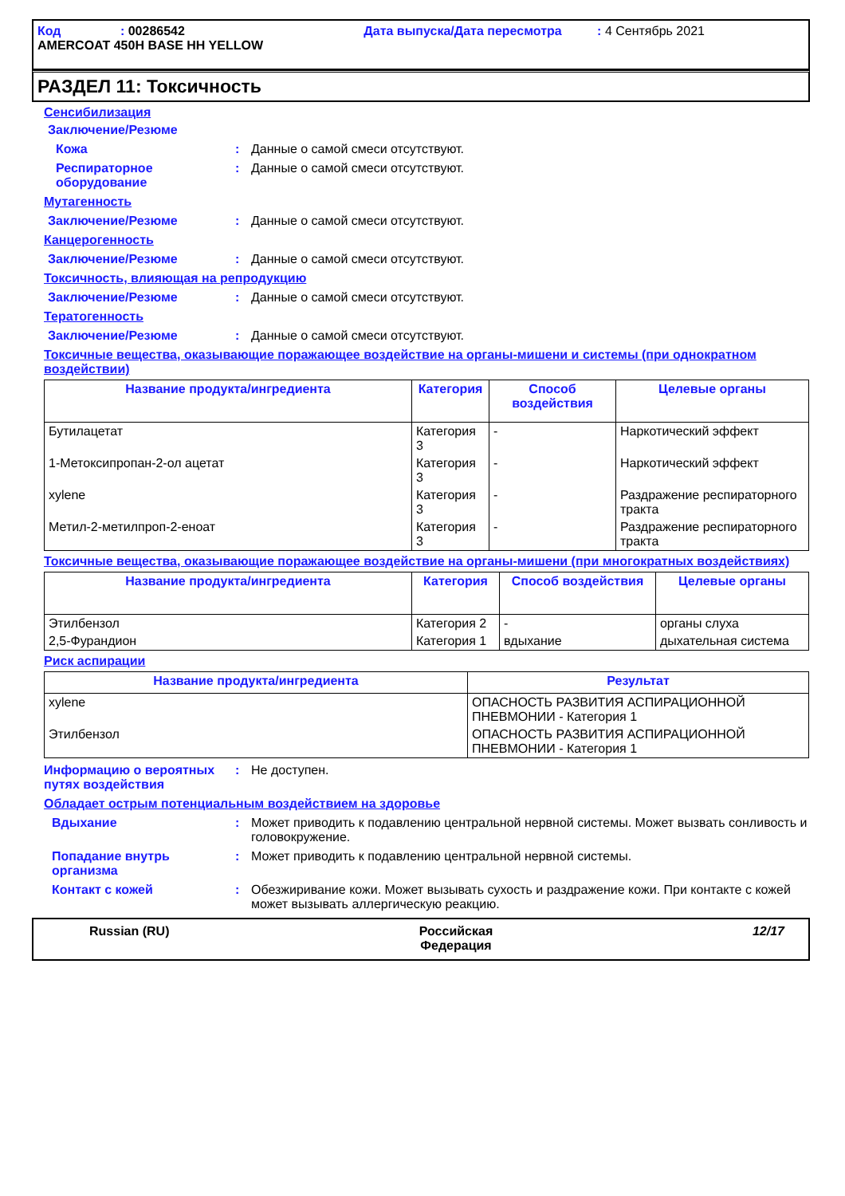Код : 00286542 Дата выпуска/Дата пересмотра : 4 Сентябрь 2021
AMERCOAT 450H BASE HH YELLOW
РАЗДЕЛ 11: Токсичность
Сенсибилизация
Заключение/Резюме
Кожа : Данные о самой смеси отсутствуют.
Респираторное оборудование
: Данные о самой смеси отсутствуют.
Мутагенность
Заключение/Резюме : Данные о самой смеси отсутствуют.
Канцерогенность
Заключение/Резюме : Данные о самой смеси отсутствуют.
Токсичность, влияющая на репродукцию
Заключение/Резюме : Данные о самой смеси отсутствуют.
Тератогенность
Заключение/Резюме : Данные о самой смеси отсутствуют.
Токсичные вещества, оказывающие поражающее воздействие на органы-мишени и системы (при однократном воздействии)
| Название продукта/ингредиента | Категория | Способ воздействия | Целевые органы |
| --- | --- | --- | --- |
| Бутилацетат | Категория 3 | - | Наркотический эффект |
| 1-Метоксипропан-2-ол ацетат | Категория 3 | - | Наркотический эффект |
| xylene | Категория 3 | - | Раздражение респираторного тракта |
| Метил-2-метилпроп-2-еноат | Категория 3 | - | Раздражение респираторного тракта |
Токсичные вещества, оказывающие поражающее воздействие на органы-мишени (при многократных воздействиях)
| Название продукта/ингредиента | Категория | Способ воздействия | Целевые органы |
| --- | --- | --- | --- |
| Этилбензол | Категория 2 | - | органы слуха |
| 2,5-Фурандион | Категория 1 | вдыхание | дыхательная система |
Риск аспирации
| Название продукта/ингредиента | Результат |
| --- | --- |
| xylene | ОПАСНОСТЬ РАЗВИТИЯ АСПИРАЦИОННОЙ ПНЕВМОНИИ - Категория 1 |
| Этилбензол | ОПАСНОСТЬ РАЗВИТИЯ АСПИРАЦИОННОЙ ПНЕВМОНИИ - Категория 1 |
Информацию о вероятных путях воздействия
: Не доступен.
Обладает острым потенциальным воздействием на здоровье
Вдыхание : Может приводить к подавлению центральной нервной системы. Может вызвать сонливость и головокружение.
Попадание внутрь организма
: Может приводить к подавлению центральной нервной системы.
Контакт с кожей : Обезжиривание кожи. Может вызывать сухость и раздражение кожи. При контакте с кожей может вызывать аллергическую реакцию.
Russian (RU) Российская Федерация
12/17